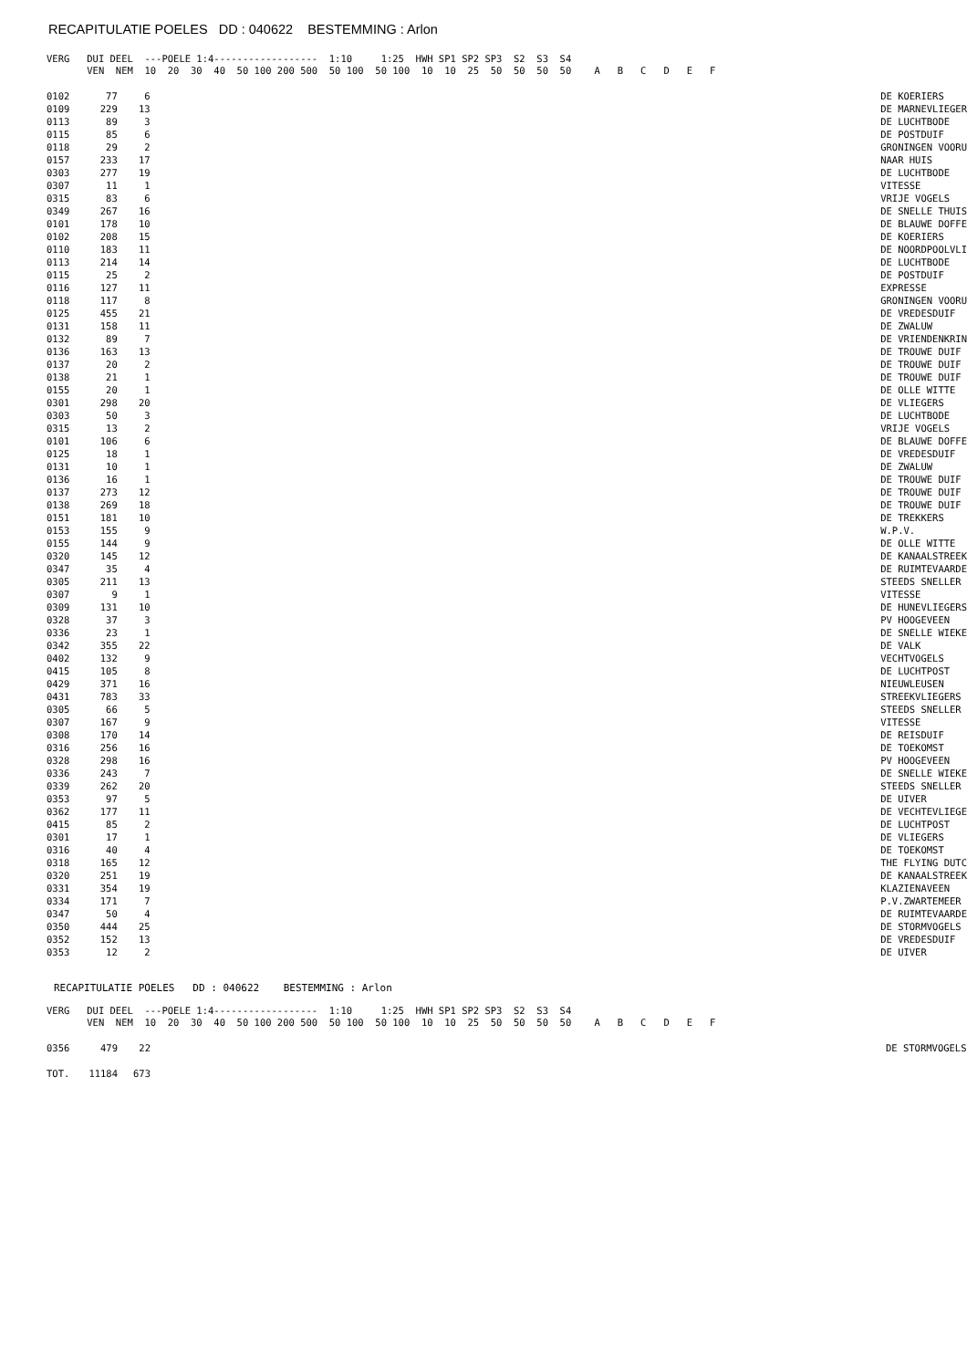RECAPITULATIE POELES DD : 040622 BESTEMMING : Arlon
VERG   DUI DEEL  ---POELE 1:4------------------  1:10     1:25  HWH SP1 SP2 SP3  S2  S3  S4
       VEN  NEM  10  20  30  40  50 100 200 500  50 100  50 100  10  10  25  50  50  50  50    A   B   C   D   E   F
| 0102 | 77 | 6 | | DE KOERIERS |
| 0109 | 229 | 13 | | DE MARNEVLIEGER |
| 0113 | 89 | 3 | | DE LUCHTBODE |
| 0115 | 85 | 6 | | DE POSTDUIF |
| 0118 | 29 | 2 | | GRONINGEN VOORU |
| 0157 | 233 | 17 | | NAAR HUIS |
| 0303 | 277 | 19 | | DE LUCHTBODE |
| 0307 | 11 | 1 | | VITESSE |
| 0315 | 83 | 6 | | VRIJE VOGELS |
| 0349 | 267 | 16 | | DE SNELLE THUIS |
| 0101 | 178 | 10 | | DE BLAUWE DOFFE |
| 0102 | 208 | 15 | | DE KOERIERS |
| 0110 | 183 | 11 | | DE NOORDPOOLVLI |
| 0113 | 214 | 14 | | DE LUCHTBODE |
| 0115 | 25 | 2 | | DE POSTDUIF |
| 0116 | 127 | 11 | | EXPRESSE |
| 0118 | 117 | 8 | | GRONINGEN VOORU |
| 0125 | 455 | 21 | | DE VREDESDUIF |
| 0131 | 158 | 11 | | DE ZWALUW |
| 0132 | 89 | 7 | | DE VRIENDENKRIN |
| 0136 | 163 | 13 | | DE TROUWE DUIF |
| 0137 | 20 | 2 | | DE TROUWE DUIF |
| 0138 | 21 | 1 | | DE TROUWE DUIF |
| 0155 | 20 | 1 | | DE OLLE WITTE |
| 0301 | 298 | 20 | | DE VLIEGERS |
| 0303 | 50 | 3 | | DE LUCHTBODE |
| 0315 | 13 | 2 | | VRIJE VOGELS |
| 0101 | 106 | 6 | | DE BLAUWE DOFFE |
| 0125 | 18 | 1 | | DE VREDESDUIF |
| 0131 | 10 | 1 | | DE ZWALUW |
| 0136 | 16 | 1 | | DE TROUWE DUIF |
| 0137 | 273 | 12 | | DE TROUWE DUIF |
| 0138 | 269 | 18 | | DE TROUWE DUIF |
| 0151 | 181 | 10 | | DE TREKKERS |
| 0153 | 155 | 9 | | W.P.V. |
| 0155 | 144 | 9 | | DE OLLE WITTE |
| 0320 | 145 | 12 | | DE KANAALSTREEK |
| 0347 | 35 | 4 | | DE RUIMTEVAARDE |
| 0305 | 211 | 13 | | STEEDS SNELLER |
| 0307 | 9 | 1 | | VITESSE |
| 0309 | 131 | 10 | | DE HUNEVLIEGERS |
| 0328 | 37 | 3 | | PV HOOGEVEEN |
| 0336 | 23 | 1 | | DE SNELLE WIEKE |
| 0342 | 355 | 22 | | DE VALK |
| 0402 | 132 | 9 | | VECHTVOGELS |
| 0415 | 105 | 8 | | DE LUCHTPOST |
| 0429 | 371 | 16 | | NIEUWLEUSEN |
| 0431 | 783 | 33 | | STREEKVLIEGERS |
| 0305 | 66 | 5 | | STEEDS SNELLER |
| 0307 | 167 | 9 | | VITESSE |
| 0308 | 170 | 14 | | DE REISDUIF |
| 0316 | 256 | 16 | | DE TOEKOMST |
| 0328 | 298 | 16 | | PV HOOGEVEEN |
| 0336 | 243 | 7 | | DE SNELLE WIEKE |
| 0339 | 262 | 20 | | STEEDS SNELLER |
| 0353 | 97 | 5 | | DE UIVER |
| 0362 | 177 | 11 | | DE VECHTEVLIEGE |
| 0415 | 85 | 2 | | DE LUCHTPOST |
| 0301 | 17 | 1 | | DE VLIEGERS |
| 0316 | 40 | 4 | | DE TOEKOMST |
| 0318 | 165 | 12 | | THE FLYING DUTC |
| 0320 | 251 | 19 | | DE KANAALSTREEK |
| 0331 | 354 | 19 | | KLAZIENAVEEN |
| 0334 | 171 | 7 | | P.V.ZWARTEMEER |
| 0347 | 50 | 4 | | DE RUIMTEVAARDE |
| 0350 | 444 | 25 | | DE STORMVOGELS |
| 0352 | 152 | 13 | | DE VREDESDUIF |
| 0353 | 12 | 2 | | DE UIVER |
RECAPITULATIE POELES DD : 040622 BESTEMMING : Arlon
VERG   DUI DEEL  ---POELE 1:4------------------  1:10     1:25  HWH SP1 SP2 SP3  S2  S3  S4
       VEN  NEM  10  20  30  40  50 100 200 500  50 100  50 100  10  10  25  50  50  50  50    A   B   C   D   E   F
| 0356 | 479 | 22 | | DE STORMVOGELS |
| TOT. | 11184 | 673 | | |